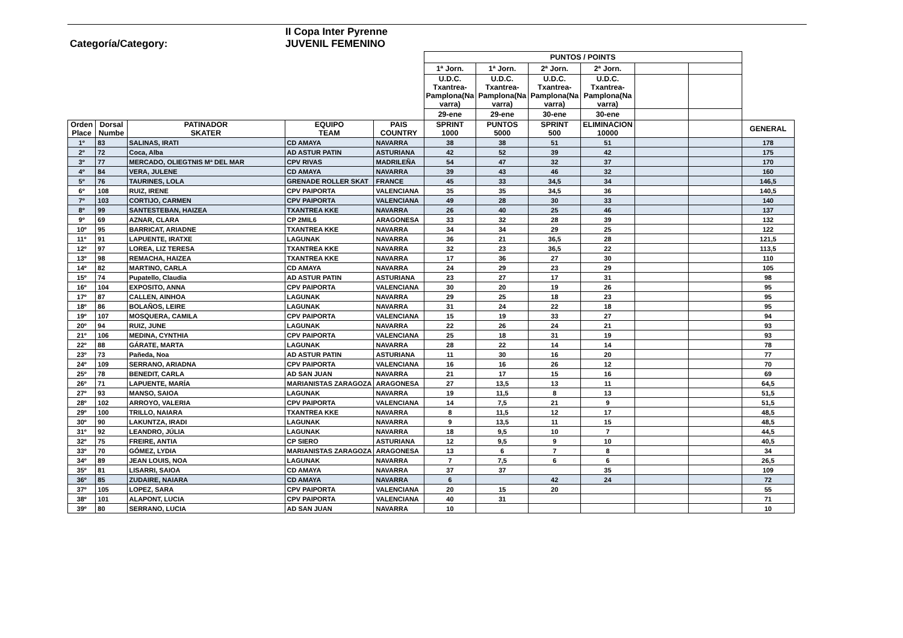Categoría/Category: II Copa Inter Pyrenne
JUVENIL FEMENINO
| | | | | | PUNTOS / POINTS | | | | | | |
| --- | --- | --- | --- | --- | --- | --- | --- | --- | --- | --- | --- |
| | | | | | 1ª Jorn. | 1ª Jorn. | 2ª Jorn. | 2ª Jorn. | | | |
| | | | | | U.D.C. Txantrea- Pamplona(Na varra) | U.D.C. Txantrea- Pamplona(Na varra) | U.D.C. Txantrea- Pamplona(Na varra) | U.D.C. Txantrea- Pamplona(Na varra) | | | |
| | | | | | 29-ene | 29-ene | 30-ene | 30-ene | | | |
| Orden Place | Dorsal Numbe | PATINADOR SKATER | EQUIPO TEAM | PAIS COUNTRY | SPRINT 1000 | PUNTOS 5000 | SPRINT 500 | ELIMINACION 10000 | | | GENERAL |
| 1º | 83 | SALINAS, IRATI | CD AMAYA | NAVARRA | 38 | 38 | 51 | 51 | | | 178 |
| 2º | 72 | Coca, Alba | AD ASTUR PATIN | ASTURIANA | 42 | 52 | 39 | 42 | | | 175 |
| 3º | 77 | MERCADO, OLIEGTNIS Mª DEL MAR | CPV RIVAS | MADRILEÑA | 54 | 47 | 32 | 37 | | | 170 |
| 4º | 84 | VERA, JULENE | CD AMAYA | NAVARRA | 39 | 43 | 46 | 32 | | | 160 |
| 5º | 76 | TAURINES, LOLA | GRENADE ROLLER SKAT | FRANCE | 45 | 33 | 34,5 | 34 | | | 146,5 |
| 6º | 108 | RUIZ, IRENE | CPV PAIPORTA | VALENCIANA | 35 | 35 | 34,5 | 36 | | | 140,5 |
| 7º | 103 | CORTIJO, CARMEN | CPV PAIPORTA | VALENCIANA | 49 | 28 | 30 | 33 | | | 140 |
| 8º | 99 | SANTESTEBAN, HAIZEA | TXANTREA KKE | NAVARRA | 26 | 40 | 25 | 46 | | | 137 |
| 9º | 69 | AZNAR, CLARA | CP 2MIL6 | ARAGONESA | 33 | 32 | 28 | 39 | | | 132 |
| 10º | 95 | BARRICAT, ARIADNE | TXANTREA KKE | NAVARRA | 34 | 34 | 29 | 25 | | | 122 |
| 11º | 91 | LAPUENTE, IRATXE | LAGUNAK | NAVARRA | 36 | 21 | 36,5 | 28 | | | 121,5 |
| 12º | 97 | LOREA, LIZ TERESA | TXANTREA KKE | NAVARRA | 32 | 23 | 36,5 | 22 | | | 113,5 |
| 13º | 98 | REMACHA, HAIZEA | TXANTREA KKE | NAVARRA | 17 | 36 | 27 | 30 | | | 110 |
| 14º | 82 | MARTINO, CARLA | CD AMAYA | NAVARRA | 24 | 29 | 23 | 29 | | | 105 |
| 15º | 74 | Pupatello, Claudia | AD ASTUR PATIN | ASTURIANA | 23 | 27 | 17 | 31 | | | 98 |
| 16º | 104 | EXPOSITO, ANNA | CPV PAIPORTA | VALENCIANA | 30 | 20 | 19 | 26 | | | 95 |
| 17º | 87 | CALLEN, AINHOA | LAGUNAK | NAVARRA | 29 | 25 | 18 | 23 | | | 95 |
| 18º | 86 | BOLAÑOS, LEIRE | LAGUNAK | NAVARRA | 31 | 24 | 22 | 18 | | | 95 |
| 19º | 107 | MOSQUERA, CAMILA | CPV PAIPORTA | VALENCIANA | 15 | 19 | 33 | 27 | | | 94 |
| 20º | 94 | RUIZ, JUNE | LAGUNAK | NAVARRA | 22 | 26 | 24 | 21 | | | 93 |
| 21º | 106 | MEDINA, CYNTHIA | CPV PAIPORTA | VALENCIANA | 25 | 18 | 31 | 19 | | | 93 |
| 22º | 88 | GÁRATE, MARTA | LAGUNAK | NAVARRA | 28 | 22 | 14 | 14 | | | 78 |
| 23º | 73 | Pañeda, Noa | AD ASTUR PATIN | ASTURIANA | 11 | 30 | 16 | 20 | | | 77 |
| 24º | 109 | SERRANO, ARIADNA | CPV PAIPORTA | VALENCIANA | 16 | 16 | 26 | 12 | | | 70 |
| 25º | 78 | BENEDIT, CARLA | AD SAN JUAN | NAVARRA | 21 | 17 | 15 | 16 | | | 69 |
| 26º | 71 | LAPUENTE, MARÍA | MARIANISTAS ZARAGOZA | ARAGONESA | 27 | 13,5 | 13 | 11 | | | 64,5 |
| 27º | 93 | MANSO, SAIOA | LAGUNAK | NAVARRA | 19 | 11,5 | 8 | 13 | | | 51,5 |
| 28º | 102 | ARROYO, VALERIA | CPV PAIPORTA | VALENCIANA | 14 | 7,5 | 21 | 9 | | | 51,5 |
| 29º | 100 | TRILLO, NAIARA | TXANTREA KKE | NAVARRA | 8 | 11,5 | 12 | 17 | | | 48,5 |
| 30º | 90 | LAKUNTZA, IRADI | LAGUNAK | NAVARRA | 9 | 13,5 | 11 | 15 | | | 48,5 |
| 31º | 92 | LEANDRO, JÚLIA | LAGUNAK | NAVARRA | 18 | 9,5 | 10 | 7 | | | 44,5 |
| 32º | 75 | FREIRE, ANTIA | CP SIERO | ASTURIANA | 12 | 9,5 | 9 | 10 | | | 40,5 |
| 33º | 70 | GÓMEZ, LYDIA | MARIANISTAS ZARAGOZA | ARAGONESA | 13 | 6 | 7 | 8 | | | 34 |
| 34º | 89 | JEAN LOUIS, NOA | LAGUNAK | NAVARRA | 7 | 7,5 | 6 | 6 | | | 26,5 |
| 35º | 81 | LISARRI, SAIOA | CD AMAYA | NAVARRA | 37 | 37 | | 35 | | | 109 |
| 36º | 85 | ZUDAIRE, NAIARA | CD AMAYA | NAVARRA | 6 | | 42 | 24 | | | 72 |
| 37º | 105 | LOPEZ, SARA | CPV PAIPORTA | VALENCIANA | 20 | 15 | 20 | | | | 55 |
| 38º | 101 | ALAPONT, LUCIA | CPV PAIPORTA | VALENCIANA | 40 | 31 | | | | | 71 |
| 39º | 80 | SERRANO, LUCIA | AD SAN JUAN | NAVARRA | 10 | | | | | | 10 |